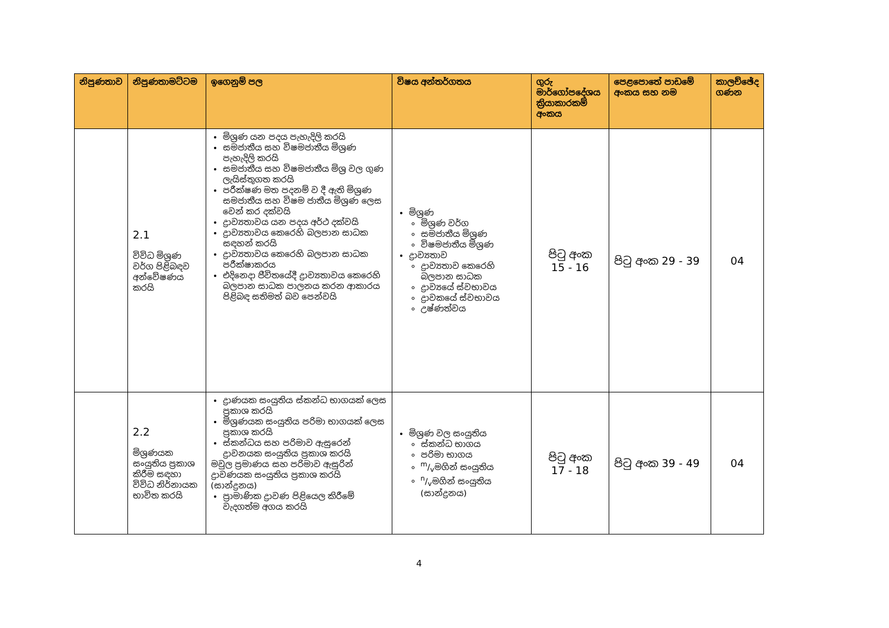| නිපුණතාව | නිපුණතාමට්ටම | ඉගෙනුම් පල | විෂය අන්තර්ගතය | ගුරු මාර්ගෝපදේශය ක්‍රියාකාරකම් අංකය | පෙළපොතේ පාඩමේ අංකය සහ නම | කාලච්ඡේද ගණන |
| --- | --- | --- | --- | --- | --- | --- |
| | 2.1 විවිධ මිශ්‍රණ වර්ග පිළිබඳව අන්වේෂණය කරයි | මිශ්‍රණ යන පදය පැහැදිලි කරයි සමජාතීය සහ විෂමජාතීය මිශ්‍රණ පැහැදිලි කරයි සමජාතීය සහ විෂමජාතීය මිශ්‍ර වල ගුණ ලැයිස්තුගත කරයි පරීක්ෂණ මත පදනම් ව දී ඇති මිශ්‍රණ සමජාතීය සහ විෂම ජාතීය මිශ්‍රණ ලෙස වෙන් කර දක්වයි ද්‍රාව්‍යතාවය යන පදය අර්ථ දක්වයි ද්‍රාව්‍යතාවය කෙරෙහි බලපාන සාධක සඳහන් කරයි ද්‍රාව්‍යතාවය කෙරෙහි බලපාන සාධක පරීක්ෂාකරය එදිනෙදා ජීවිතයේදී ද්‍රාව්‍යතාවය කෙරෙහි බලපාන සාධක පාලනය කරන ආකාරය පිළිබඳ සතිමත් බව පෙන්වයි | මිශ්‍රණ මිශ්‍රණ වර්ග සමජාතීය මිශ්‍රණ විෂමජාතීය මිශ්‍රණ ද්‍රාව්‍යතාව ද්‍රාව්‍යතාව කෙරෙහි බලපාන සාධක ද්‍රාව්‍යයේ ස්වභාවය ද්‍රාවකයේ ස්වභාවය උෂ්ණත්වය | පිටු අංක 15 - 16 | පිටු අංක 29 - 39 | 04 |
| | 2.2 මිශ්‍රණයක සංයුතිය ප්‍රකාශ කිරීම සඳහා විවිධ නිර්නායක භාවිත කරයි | ද්‍රාණයක සංයුතිය ස්කන්ධ භාගයක් ලෙස ප්‍රකාශ කරයි මිශ්‍රණයක සංයුතිය පරිමා භාගයක් ලෙස ප්‍රකාශ කරයි ස්කන්ධය සහ පරිමාව ඇසුරෙන් ද්‍රාවනයක සංයුතිය ප්‍රකාශ කරයි මවුල ප්‍රමාණය සහ පරිමාව ඇසුරින් ද්‍රාවණයක සංයුතිය ප්‍රකාශ කරයි (සාන්ද්‍රනය) ප්‍රාමාණික ද්‍රාවණ පිළියෙල කිරීමේ වැදගත්ම අගය කරයි | මිශ්‍රණ වල සංයුතිය ස්කන්ධ භාගය පරිමා භාගය m/vමගින් සංයුතිය n/vමගින් සංයුතිය (සාන්ද්‍රනය) | පිටු අංක 17 - 18 | පිටු අංක 39 - 49 | 04 |
4